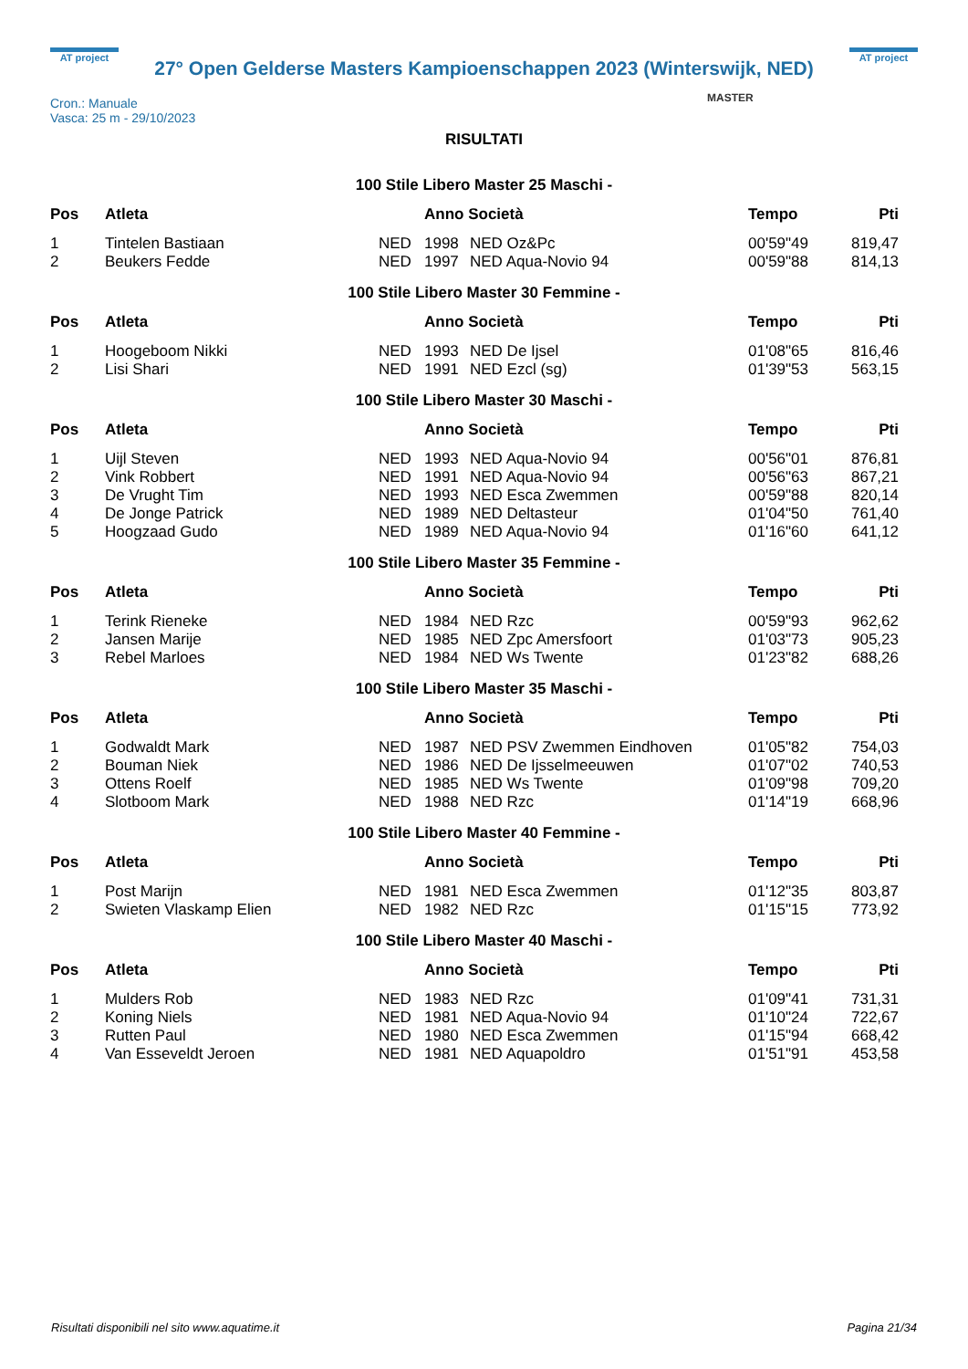AT project
27° Open Gelderse Masters Kampioenschappen 2023 (Winterswijk, NED)
AT project
Cron.: Manuale
Vasca: 25 m - 29/10/2023
MASTER
RISULTATI
100 Stile Libero Master 25 Maschi -
| Pos | Atleta | | Anno Società | | Tempo | Pti |
| --- | --- | --- | --- | --- | --- | --- |
| 1 | Tintelen Bastiaan | NED | 1998 | NED Oz&Pc | 00'59"49 | 819,47 |
| 2 | Beukers Fedde | NED | 1997 | NED Aqua-Novio 94 | 00'59"88 | 814,13 |
100 Stile Libero Master 30 Femmine -
| Pos | Atleta | | Anno Società | | Tempo | Pti |
| --- | --- | --- | --- | --- | --- | --- |
| 1 | Hoogeboom Nikki | NED | 1993 | NED De Ijsel | 01'08"65 | 816,46 |
| 2 | Lisi Shari | NED | 1991 | NED Ezcl (sg) | 01'39"53 | 563,15 |
100 Stile Libero Master 30 Maschi -
| Pos | Atleta | | Anno Società | | Tempo | Pti |
| --- | --- | --- | --- | --- | --- | --- |
| 1 | Uijl Steven | NED | 1993 | NED Aqua-Novio 94 | 00'56"01 | 876,81 |
| 2 | Vink Robbert | NED | 1991 | NED Aqua-Novio 94 | 00'56"63 | 867,21 |
| 3 | De Vrught Tim | NED | 1993 | NED Esca Zwemmen | 00'59"88 | 820,14 |
| 4 | De Jonge Patrick | NED | 1989 | NED Deltasteur | 01'04"50 | 761,40 |
| 5 | Hoogzaad Gudo | NED | 1989 | NED Aqua-Novio 94 | 01'16"60 | 641,12 |
100 Stile Libero Master 35 Femmine -
| Pos | Atleta | | Anno Società | | Tempo | Pti |
| --- | --- | --- | --- | --- | --- | --- |
| 1 | Terink Rieneke | NED | 1984 | NED Rzc | 00'59"93 | 962,62 |
| 2 | Jansen Marije | NED | 1985 | NED Zpc Amersfoort | 01'03"73 | 905,23 |
| 3 | Rebel Marloes | NED | 1984 | NED Ws Twente | 01'23"82 | 688,26 |
100 Stile Libero Master 35 Maschi -
| Pos | Atleta | | Anno Società | | Tempo | Pti |
| --- | --- | --- | --- | --- | --- | --- |
| 1 | Godwaldt Mark | NED | 1987 | NED PSV Zwemmen Eindhoven | 01'05"82 | 754,03 |
| 2 | Bouman Niek | NED | 1986 | NED De Ijsselmeeuwen | 01'07"02 | 740,53 |
| 3 | Ottens Roelf | NED | 1985 | NED Ws Twente | 01'09"98 | 709,20 |
| 4 | Slotboom Mark | NED | 1988 | NED Rzc | 01'14"19 | 668,96 |
100 Stile Libero Master 40 Femmine -
| Pos | Atleta | | Anno Società | | Tempo | Pti |
| --- | --- | --- | --- | --- | --- | --- |
| 1 | Post Marijn | NED | 1981 | NED Esca Zwemmen | 01'12"35 | 803,87 |
| 2 | Swieten Vlaskamp Elien | NED | 1982 | NED Rzc | 01'15"15 | 773,92 |
100 Stile Libero Master 40 Maschi -
| Pos | Atleta | | Anno Società | | Tempo | Pti |
| --- | --- | --- | --- | --- | --- | --- |
| 1 | Mulders Rob | NED | 1983 | NED Rzc | 01'09"41 | 731,31 |
| 2 | Koning Niels | NED | 1981 | NED Aqua-Novio 94 | 01'10"24 | 722,67 |
| 3 | Rutten Paul | NED | 1980 | NED Esca Zwemmen | 01'15"94 | 668,42 |
| 4 | Van Esseveldt Jeroen | NED | 1981 | NED Aquapoldro | 01'51"91 | 453,58 |
Risultati disponibili nel sito www.aquatime.it Pagina 21/34